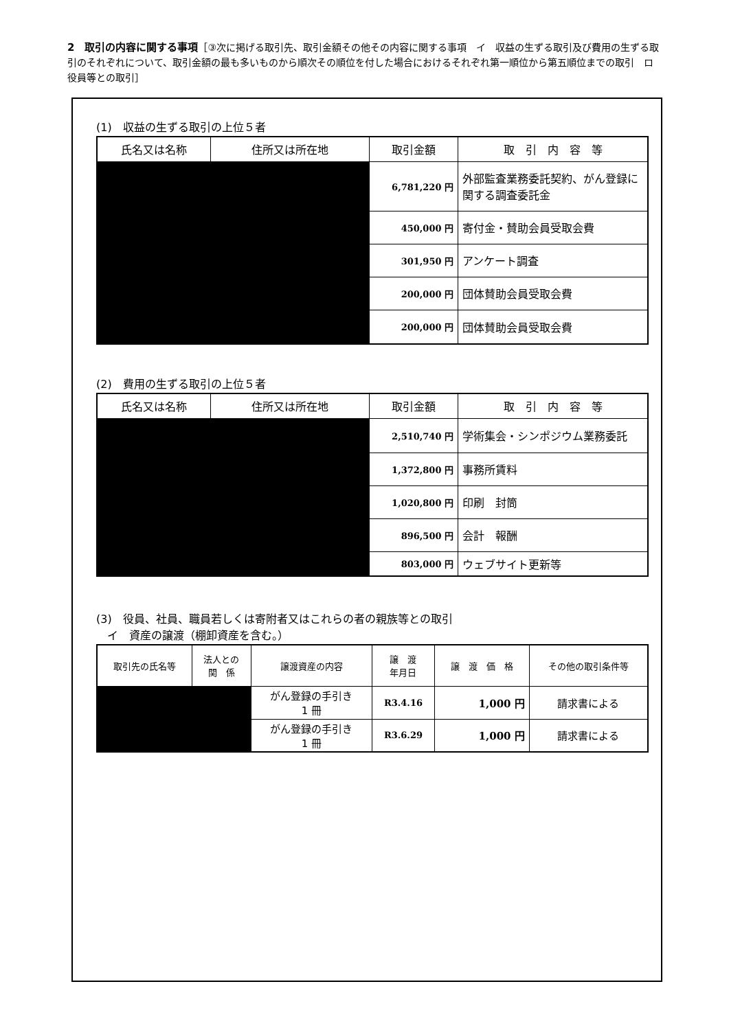2　取引の内容に関する事項［③次に掲げる取引先、取引金額その他その内容に関する事項　イ　収益の生ずる取引及び費用の生ずる取引のそれぞれについて、取引金額の最も多いものから順次その順位を付した場合におけるそれぞれ第一順位から第五順位までの取引　ロ　役員等との取引］
(1)　収益の生ずる取引の上位５者
| 氏名又は名称 | 住所又は所在地 | 取引金額 | 取 引 内 容 等 |
| --- | --- | --- | --- |
| | | 6,781,220 円 | 外部監査業務委託契約、がん登録に関する調査委託金 |
| | | 450,000 円 | 寄付金・賛助会員受取会費 |
| | | 301,950 円 | アンケート調査 |
| | | 200,000 円 | 団体賛助会員受取会費 |
| | | 200,000 円 | 団体賛助会員受取会費 |
(2)　費用の生ずる取引の上位５者
| 氏名又は名称 | 住所又は所在地 | 取引金額 | 取 引 内 容 等 |
| --- | --- | --- | --- |
| | | 2,510,740 円 | 学術集会・シンポジウム業務委託 |
| | | 1,372,800 円 | 事務所賃料 |
| | | 1,020,800 円 | 印刷 封筒 |
| | | 896,500 円 | 会計 報酬 |
| | | 803,000 円 | ウェブサイト更新等 |
(3)　役員、社員、職員若しくは寄附者又はこれらの者の親族等との取引
　イ　資産の譲渡（棚卸資産を含む。）
| 取引先の氏名等 | 法人との 関 係 | 譲渡資産の内容 | 譲 渡 年月日 | 譲 渡 価 格 | その他の取引条件等 |
| --- | --- | --- | --- | --- | --- |
| | | がん登録の手引き 1 冊 | R3.4.16 | 1,000 円 | 請求書による |
| | | がん登録の手引き 1 冊 | R3.6.29 | 1,000 円 | 請求書による |